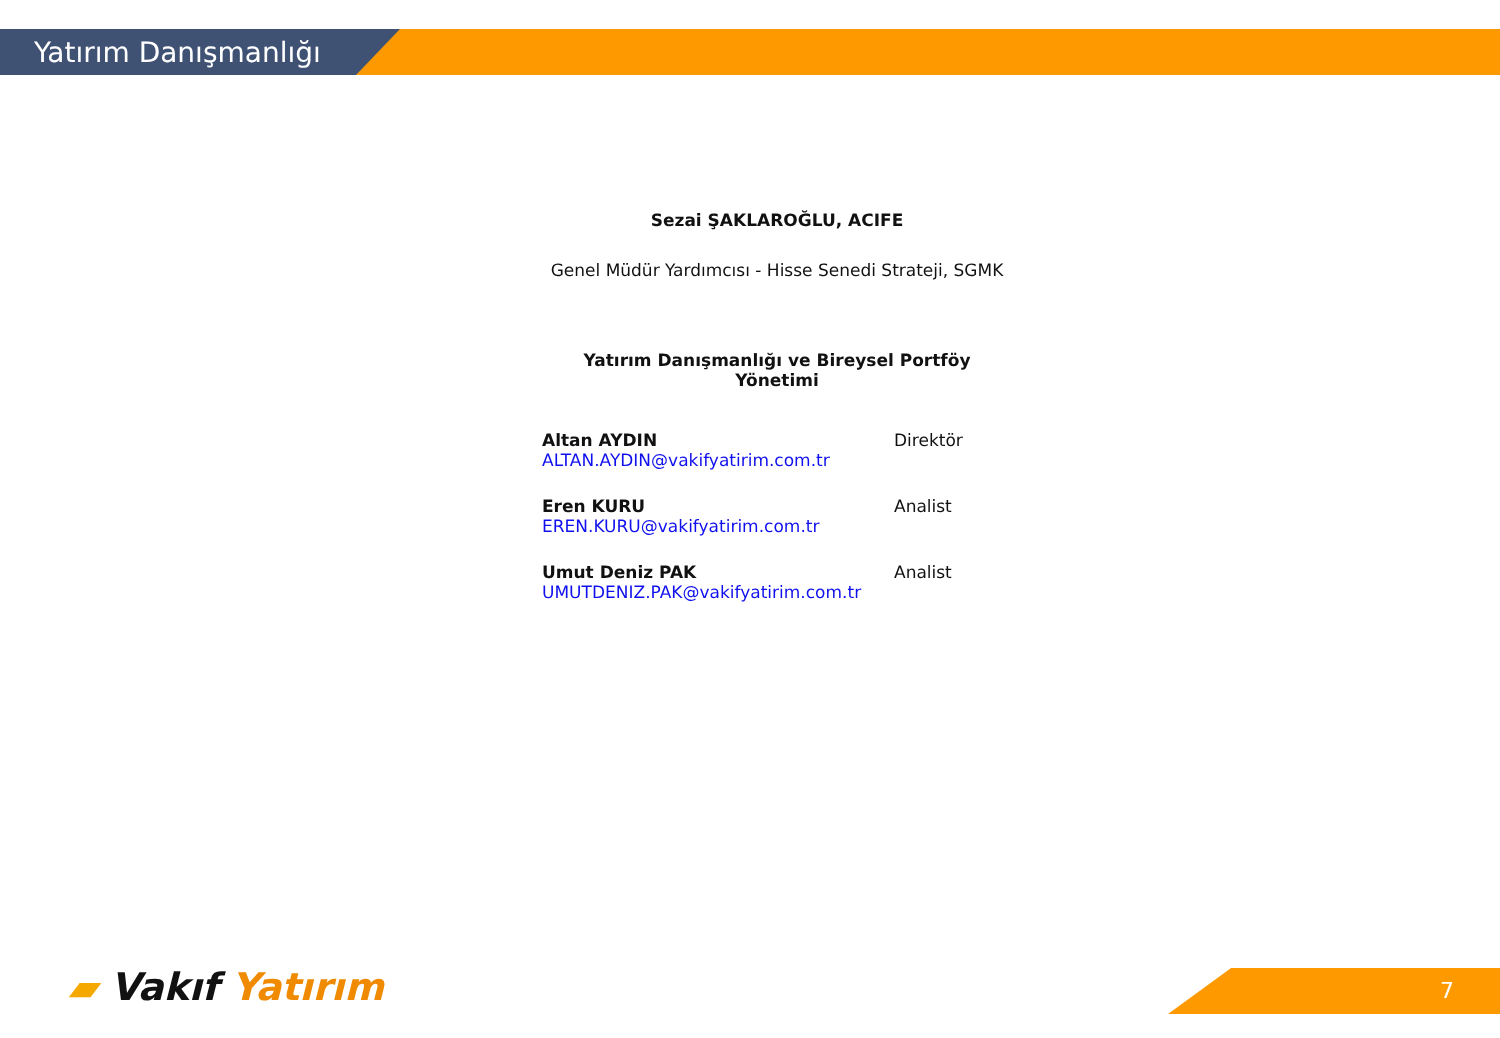Yatırım Danışmanlığı
Sezai ŞAKLAROĞLU, ACIFE
Genel Müdür Yardımcısı - Hisse Senedi Strateji, SGMK
Yatırım Danışmanlığı ve Bireysel Portföy Yönetimi
Altan AYDIN
ALTAN.AYDIN@vakifyatirim.com.tr
Direktör
Eren KURU
EREN.KURU@vakifyatirim.com.tr
Analist
Umut Deniz PAK
UMUTDENIZ.PAK@vakifyatirim.com.tr
Analist
▰ Vakıf Yatırım 7